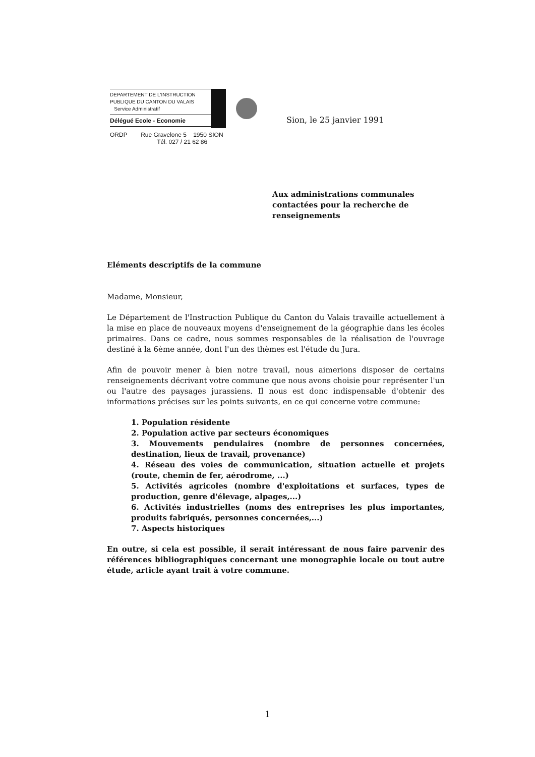DEPARTEMENT DE L'INSTRUCTION
PUBLIQUE DU CANTON DU VALAIS
Service Administratif
Délégué Ecole - Economie
Sion, le 25 janvier 1991
ORDP Rue Gravelone 5 1950 SION
Tél. 027 / 21 62 86
Aux administrations communales contactées pour la recherche de renseignements
Eléments descriptifs de la commune
Madame, Monsieur,
Le Département de l'Instruction Publique du Canton du Valais travaille actuellement à la mise en place de nouveaux moyens d'enseignement de la géographie dans les écoles primaires. Dans ce cadre, nous sommes responsables de la réalisation de l'ouvrage destiné à la 6ème année, dont l'un des thèmes est l'étude du Jura.
Afin de pouvoir mener à bien notre travail, nous aimerions disposer de certains renseignements décrivant votre commune que nous avons choisie pour représenter l'un ou l'autre des paysages jurassiens. Il nous est donc indispensable d'obtenir des informations précises sur les points suivants, en ce qui concerne votre commune:
1. Population résidente
2. Population active par secteurs économiques
3. Mouvements pendulaires (nombre de personnes concernées, destination, lieux de travail, provenance)
4. Réseau des voies de communication, situation actuelle et projets (route, chemin de fer, aérodrome, ...)
5. Activités agricoles (nombre d'exploitations et surfaces, types de production, genre d'élevage, alpages,...)
6. Activités industrielles (noms des entreprises les plus importantes, produits fabriqués, personnes concernées,...)
7. Aspects historiques
En outre, si cela est possible, il serait intéressant de nous faire parvenir des références bibliographiques concernant une monographie locale ou tout autre étude, article ayant trait à votre commune.
1